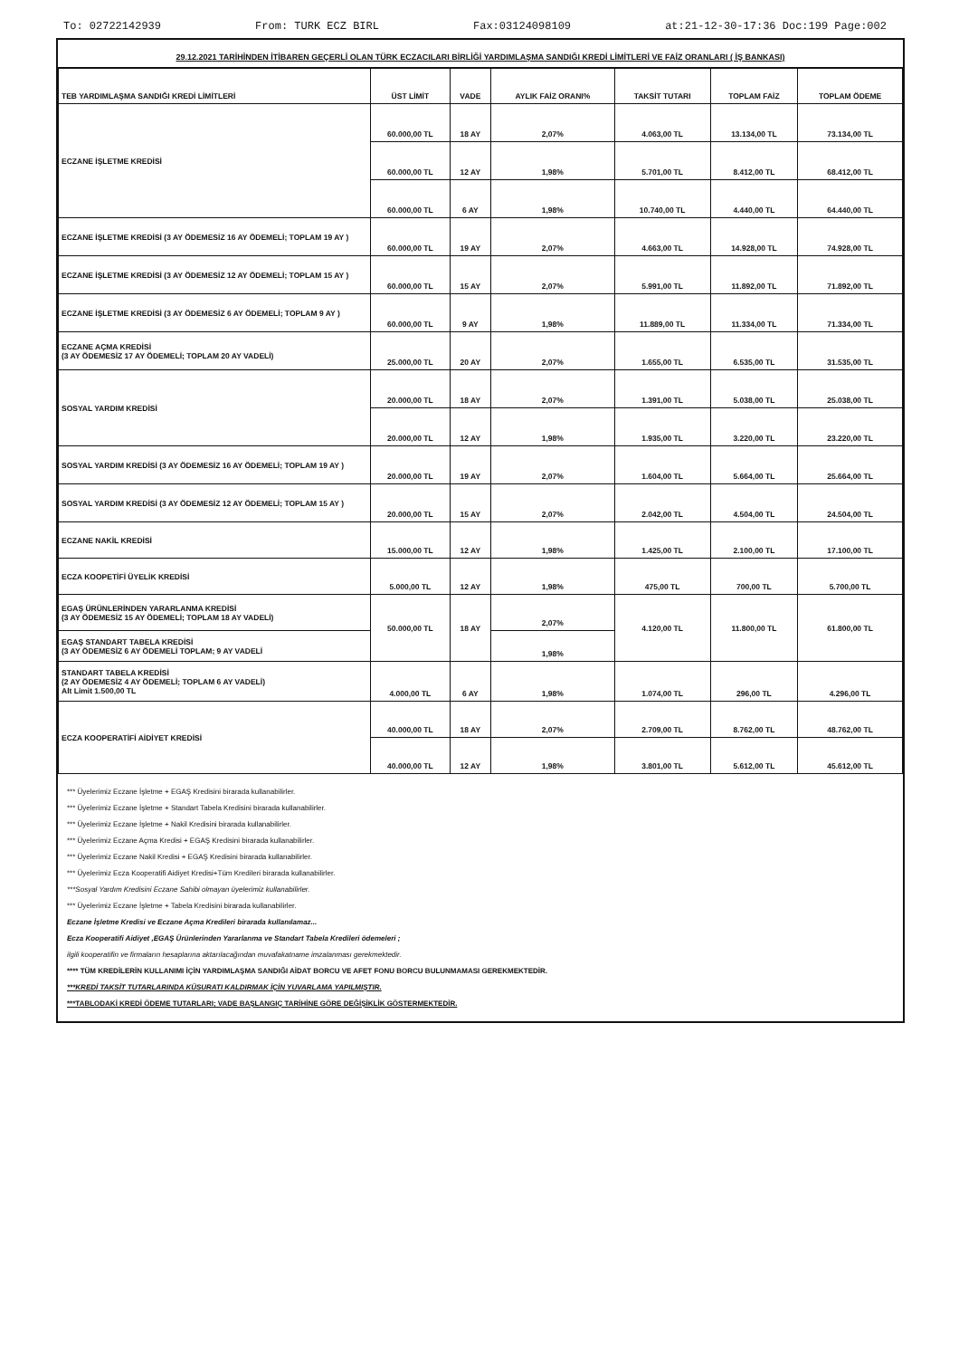To: 02722142939 From: TURK ECZ BIRL Fax:03124098109 at:21-12-30-17:36 Doc:199 Page:002
29.12.2021 TARİHİNDEN İTİBAREN GEÇERLİ OLAN TÜRK ECZACILARI BİRLİĞİ YARDIMLAŞMA SANDIĞI KREDİ LİMİTLERİ VE FAİZ ORANLARI ( İŞ BANKASI)
| TEB YARDIMLAŞMA SANDIĞI KREDİ LİMİTLERİ | ÜST LİMİT | VADE | AYLIK FAİZ ORANI% | TAKSİT TUTARI | TOPLAM FAİZ | TOPLAM ÖDEME |
| --- | --- | --- | --- | --- | --- | --- |
| ECZANE İŞLETME KREDİSİ | 60.000,00 TL | 18 AY | 2,07% | 4.063,00 TL | 13.134,00 TL | 73.134,00 TL |
| | 60.000,00 TL | 12 AY | 1,98% | 5.701,00 TL | 8.412,00 TL | 68.412,00 TL |
| | 60.000,00 TL | 6 AY | 1,98% | 10.740,00 TL | 4.440,00 TL | 64.440,00 TL |
| ECZANE İŞLETME KREDİSİ (3 AY ÖDEMESİZ 16 AY ÖDEMELİ; TOPLAM 19 AY ) | 60.000,00 TL | 19 AY | 2,07% | 4.663,00 TL | 14.928,00 TL | 74.928,00 TL |
| ECZANE İŞLETME KREDİSİ (3 AY ÖDEMESİZ 12 AY ÖDEMELİ; TOPLAM 15 AY ) | 60.000,00 TL | 15 AY | 2,07% | 5.991,00 TL | 11.892,00 TL | 71.892,00 TL |
| ECZANE İŞLETME KREDİSİ (3 AY ÖDEMESİZ 6 AY ÖDEMELİ; TOPLAM 9 AY ) | 60.000,00 TL | 9 AY | 1,98% | 11.889,00 TL | 11.334,00 TL | 71.334,00 TL |
| ECZANE AÇMA KREDİSİ (3 AY ÖDEMESİZ 17 AY ÖDEMELİ; TOPLAM 20 AY VADELİ) | 25.000,00 TL | 20 AY | 2,07% | 1.655,00 TL | 6.535,00 TL | 31.535,00 TL |
| SOSYAL YARDIM KREDİSİ | 20.000,00 TL | 18 AY | 2,07% | 1.391,00 TL | 5.038,00 TL | 25.038,00 TL |
| | 20.000,00 TL | 12 AY | 1,98% | 1.935,00 TL | 3.220,00 TL | 23.220,00 TL |
| SOSYAL YARDIM KREDİSİ (3 AY ÖDEMESİZ 16 AY ÖDEMELİ; TOPLAM 19 AY ) | 20.000,00 TL | 19 AY | 2,07% | 1.604,00 TL | 5.664,00 TL | 25.664,00 TL |
| SOSYAL YARDIM KREDİSİ (3 AY ÖDEMESİZ 12 AY ÖDEMELİ; TOPLAM 15 AY ) | 20.000,00 TL | 15 AY | 2,07% | 2.042,00 TL | 4.504,00 TL | 24.504,00 TL |
| ECZANE NAKİL KREDİSİ | 15.000,00 TL | 12 AY | 1,98% | 1.425,00 TL | 2.100,00 TL | 17.100,00 TL |
| ECZA KOOPETİFİ ÜYELİK KREDİSİ | 5.000,00 TL | 12 AY | 1,98% | 475,00 TL | 700,00 TL | 5.700,00 TL |
| EGAŞ ÜRÜNLERİNDEN YARARLANMA KREDİSİ (3 AY ÖDEMESİZ 15 AY ÖDEMELİ; TOPLAM 18 AY VADELİ) | 50.000,00 TL | 18 AY | 2,07% | 4.120,00 TL | 11.800,00 TL | 61.800,00 TL |
| EGAŞ STANDART TABELA KREDİSİ (3 AY ÖDEMESİZ 6 AY ÖDEMELİ TOPLAM; 9 AY VADELİ | | | 1,98% | | | |
| STANDART TABELA KREDİSİ (2 AY ÖDEMESİZ 4 AY ÖDEMELİ; TOPLAM 6 AY VADELİ) Alt Limit 1.500,00 TL | 4.000,00 TL | 6 AY | 1,98% | 1.074,00 TL | 296,00 TL | 4.296,00 TL |
| ECZA KOOPERATİFİ AİDİYET KREDİSİ | 40.000,00 TL | 18 AY | 2,07% | 2.709,00 TL | 8.762,00 TL | 48.762,00 TL |
| | 40.000,00 TL | 12 AY | 1,98% | 3.801,00 TL | 5.612,00 TL | 45.612,00 TL |
*** Üyelerimiz Eczane İşletme + EGAŞ Kredisini birarada kullanabilirler.
*** Üyelerimiz Eczane İşletme + Standart Tabela Kredisini birarada kullanabilirler.
*** Üyelerimiz Eczane İşletme + Nakil Kredisini birarada kullanabilirler.
*** Üyelerimiz Eczane Açma Kredisi + EGAŞ Kredisini birarada kullanabilirler.
*** Üyelerimiz Eczane Nakil Kredisi + EGAŞ Kredisini birarada kullanabilirler.
*** Üyelerimiz Ecza Kooperatifi Aidiyet Kredisi+Tüm Kredileri birarada kullanabilirler.
***Sosyal Yardım Kredisini Eczane Sahibi olmayan üyelerimiz kullanabilirler.
*** Üyelerimiz Eczane İşletme + Tabela Kredisini birarada kullanabilirler.
Eczane İşletme Kredisi ve Eczane Açma Kredileri birarada kullanılamaz...
Ecza Kooperatifi Aidiyet ,EGAŞ Ürünlerinden Yararlanma ve Standart Tabela Kredileri ödemeleri ;
ilgili kooperatifin ve firmaların hesaplarına aktarılacağından muvafakatname imzalanması gerekmektedir.
**** TÜM KREDİLERİN KULLANIMI İÇİN YARDIMLAŞMA SANDIĞI AİDAT BORCU VE AFET FONU BORCU BULUNMAMASI GEREKMEKTEDİR.
***KREDİ TAKSİT TUTARLARINDA KÜSURATI KALDIRMAK İÇİN YUVARLAMA YAPILMIŞTIR.
***TABLODAKİ KREDİ ÖDEME TUTARLARI; VADE BAŞLANGIÇ TARİHİNE GÖRE DEĞİŞİKLİK GÖSTERMEKTEDİR.